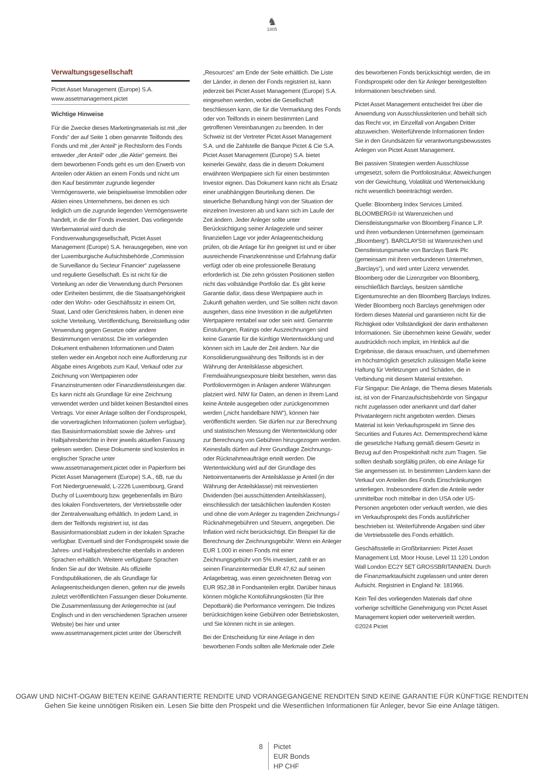♞
1805
Verwaltungsgesellschaft
Pictet Asset Management (Europe) S.A.
www.assetmanagement.pictet
Wichtige Hinweise
Für die Zwecke dieses Marketingmaterials ist mit „der Fonds“ der auf Seite 1 oben genannte Teilfonds des Fonds und mit „der Anteil“ je Rechtsform des Fonds entweder „der Anteil“ oder „die Aktie“ gemeint. Bei dem beworbenen Fonds geht es um den Erwerb von Anteilen oder Aktien an einem Fonds und nicht um den Kauf bestimmter zugrunde liegender Vermögenswerte, wie beispielsweise Immobilien oder Aktien eines Unternehmens, bei denen es sich lediglich um die zugrunde liegenden Vermögenswerte handelt, in die der Fonds investiert. Das vorliegende Werbematerial wird durch die Fondsverwaltungsgesellschaft, Pictet Asset Management (Europe) S.A. herausgegeben, eine von der Luxemburgische Aufsichtsbehörde „Commission de Surveillance du Secteur Financier“ zugelassene und regulierte Gesellschaft. Es ist nicht für die Verteilung an oder die Verwendung durch Personen oder Einheiten bestimmt, die die Staatsangehörigkeit oder den Wohn- oder Geschäftssitz in einem Ort, Staat, Land oder Gerichtskreis haben, in denen eine solche Verteilung, Veröffentlichung, Bereitstellung oder Verwendung gegen Gesetze oder andere Bestimmungen verstösst. Die im vorliegenden Dokument enthaltenen Informationen und Daten stellen weder ein Angebot noch eine Aufforderung zur Abgabe eines Angebots zum Kauf, Verkauf oder zur Zeichnung von Wertpapieren oder Finanzinstrumenten oder Finanzdienstleistungen dar. Es kann nicht als Grundlage für eine Zeichnung verwendet werden und bildet keinen Bestandteil eines Vertrags. Vor einer Anlage sollten der Fondsprospekt, die vorvertraglichen Informationen (sofern verfügbar), das Basisinformationsblatt sowie die Jahres- und Halbjahresberichte in ihrer jeweils aktuellen Fassung gelesen werden. Diese Dokumente sind kostenlos in englischer Sprache unter www.assetmanagement.pictet oder in Papierform bei Pictet Asset Management (Europe) S.A., 6B, rue du Fort Niedergruenewald, L-2226 Luxembourg, Grand Duchy of Luxembourg bzw. gegebenenfalls im Büro des lokalen Fondsverteters, der Vertriebsstelle oder der Zentralverwaltung erhältlich. In jedem Land, in dem der Teilfonds registriert ist, ist das Basisinformationsblatt zudem in der lokalen Sprache verfügbar. Eventuell sind der Fondsprospekt sowie die Jahres- und Halbjahresberichte ebenfalls in anderen Sprachen erhältlich. Weitere verfügbare Sprachen finden Sie auf der Website. Als offizielle Fondspublikationen, die als Grundlage für Anlageentscheidungen dienen, gelten nur die jeweils zuletzt veröffentlichten Fassungen dieser Dokumente. Die Zusammenfassung der Anlegerrechte ist (auf Englisch und in den verschiedenen Sprachen unserer Website) bei hier und unter www.assetmanagement.pictet unter der Überschrift
„Resources“ am Ende der Seite erhältlich. Die Liste der Länder, in denen der Fonds registriert ist, kann jederzeit bei Pictet Asset Management (Europe) S.A. eingesehen werden, wobei die Gesellschaft beschliessen kann, die für die Vermarktung des Fonds oder von Teilfonds in einem bestimmten Land getroffenen Vereinbarungen zu beenden. In der Schweiz ist der Vertreter Pictet Asset Management S.A. und die Zahlstelle die Banque Pictet & Cie S.A. Pictet Asset Management (Europe) S.A. bietet keinerlei Gewähr, dass die in diesem Dokument erwähnten Wertpapiere sich für einen bestimmten Investor eignen. Das Dokument kann nicht als Ersatz einer unabhängigen Beurteilung dienen. Die steuerliche Behandlung hängt von der Situation der einzelnen Investoren ab und kann sich im Laufe der Zeit ändern. Jeder Anleger sollte unter Berücksichtigung seiner Anlageziele und seiner finanziellen Lage vor jeder Anlageentscheidung prüfen, ob die Anlage für ihn geeignet ist und er über ausreichende Finanzkenntnisse und Erfahrung dafür verfügt oder ob eine professionelle Beratung erforderlich ist. Die zehn grössten Positionen stellen nicht das vollständige Portfolio dar. Es gibt keine Garantie dafür, dass diese Wertpapiere auch in Zukunft gehalten werden, und Sie sollten nicht davon ausgehen, dass eine Investition in die aufgeführten Wertpapiere rentabel war oder sein wird. Genannte Einstufungen, Ratings oder Auszeichnungen sind keine Garantie für die künftige Wertentwicklung und können sich im Laufe der Zeit ändern. Nur die Konsolidierungswährung des Teilfonds ist in der Währung der Anteilsklasse abgesichert. Fremdwährungsexposure bleibt bestehen, wenn das Portfoliovermögen in Anlagen anderer Währungen platziert wird. NIW für Daten, an denen in Ihrem Land keine Anteile ausgegeben oder zurückgenommen werden („nicht handelbare NIW“), können hier veröffentlicht werden. Sie dürfen nur zur Berechnung und statistischen Messung der Wertentwicklung oder zur Berechnung von Gebühren hinzugezogen werden. Keinesfalls dürfen auf ihrer Grundlage Zeichnungs- oder Rücknahmeaufträge erteilt werden. Die Wertentwicklung wird auf der Grundlage des Nettoinventarwerts der Anteilsklasse je Anteil (in der Währung der Anteilsklasse) mit reinvestierten Dividenden (bei ausschüttenden Anteilsklassen), einschliesslich der tatsächlichen laufenden Kosten und ohne die vom Anleger zu tragenden Zeichnungs-/ Rücknahmegebühren und Steuern, angegeben. Die Inflation wird nicht berücksichtigt. Ein Beispiel für die Berechnung der Zeichnungsgebühr: Wenn ein Anleger EUR 1.000 in einen Fonds mit einer Zeichnungsgebühr von 5% investiert, zahlt er an seinen Finanzintermediär EUR 47,62 auf seinen Anlagebetrag, was einen gezeichneten Betrag von EUR 952,38 in Fondsanteilen ergibt. Darüber hinaus können mögliche Kontoführungskosten (für Ihre Depotbank) die Performance verringern. Die Indizes berücksichtigen keine Gebühren oder Betriebskosten, und Sie können nicht in sie anlegen.
Bei der Entscheidung für eine Anlage in den beworbenen Fonds sollten alle Merkmale oder Ziele
des beworbenen Fonds berücksichtigt werden, die im Fondsprospekt oder den für Anleger bereitgestellten Informationen beschrieben sind.
Pictet Asset Management entscheidet frei über die Anwendung von Ausschlusskriterien und behält sich das Recht vor, im Einzelfall von Angaben Dritter abzuweichen. Weiterführende Informationen finden Sie in den Grundsätzen für verantwortungsbewusstes Anlegen von Pictet Asset Management.
Bei passiven Strategien werden Ausschlüsse umgesetzt, sofern die Portfoliostruktur, Abweichungen von der Gewichtung, Volatilität und Wertenwicklung nicht wesentlich beeinträchtigt werden.
Quelle: Bloomberg Index Services Limited. BLOOMBERG® ist Warenzeichen und Dienstleistungsmarke von Bloomberg Finance L.P. und ihren verbundenen Unternehmen (gemeinsam „Bloomberg“). BARCLAYS® ist Warenzeichen und Dienstleistungsmarke von Barclays Bank Plc (gemeinsam mit ihren verbundenen Unternehmen, „Barclays“), und wird unter Lizenz verwendet. Bloomberg oder die Lizenzgeber von Bloomberg, einschließlich Barclays, besitzen sämtliche Eigentumsrechte an den Bloomberg Barclays Indizes. Weder Bloomberg noch Barclays genehmigen oder fördern dieses Material und garantieren nicht für die Richtigkeit oder Vollständigkeit der darin enthaltenen Informationen. Sie übernehmen keine Gewähr, weder ausdrücklich noch implizit, im Hinblick auf die Ergebnisse, die daraus erwachsen, und übernehmen im höchstmöglich gesetzlich zulässigen Maße keine Haftung für Verletzungen und Schäden, die in Verbindung mit diesem Material entstehen.
Für Singapur: Die Anlage, die Thema dieses Materials ist, ist von der Finanzaufsichtsbehörde von Singapur nicht zugelassen oder anerkannt und darf daher Privatanlegern nicht angeboten werden. Dieses Material ist kein Verkaufsprospekt im Sinne des Securities and Futures Act. Dementsprechend käme die gesetzliche Haftung gemäß diesem Gesetz in Bezug auf den Prospektinhalt nicht zum Tragen. Sie sollten deshalb sorgfältig prüfen, ob eine Anlage für Sie angemessen ist. In bestimmten Ländern kann der Verkauf von Anteilen des Fonds Einschränkungen unterliegen. Insbesondere dürfen die Anteile weder unmittelbar noch mittelbar in den USA oder US-Personen angeboten oder verkauft werden, wie dies im Verkaufsprospekt des Fonds ausführlicher beschrieben ist. Weiterführende Angaben sind über die Vertriebsstelle des Fonds erhältlich.
Geschäftsstelle in Großbritannien: Pictet Asset Management Ltd, Moor House, Level 11 120 London Wall London EC2Y 5ET GROSSBRITANNIEN. Durch die Finanzmarktaufsicht zugelassen und unter deren Aufsicht. Registriert in England Nr. 181966.
Kein Teil des vorliegenden Materials darf ohne vorherige schriftliche Genehmigung von Pictet Asset Management kopiert oder weiterverteilt werden. ©2024 Pictet
OGAW UND NICHT-OGAW BIETEN KEINE GARANTIERTE RENDITE UND VORANGEGANGENE RENDITEN SIND KEINE GARANTIE FÜR KÜNFTIGE RENDITEN
Gehen Sie keine unnötigen Risiken ein. Lesen Sie bitte den Prospekt und die Wesentlichen Informationen für Anleger, bevor Sie eine Anlage tätigen.
8 Pictet
EUR Bonds
HP CHF